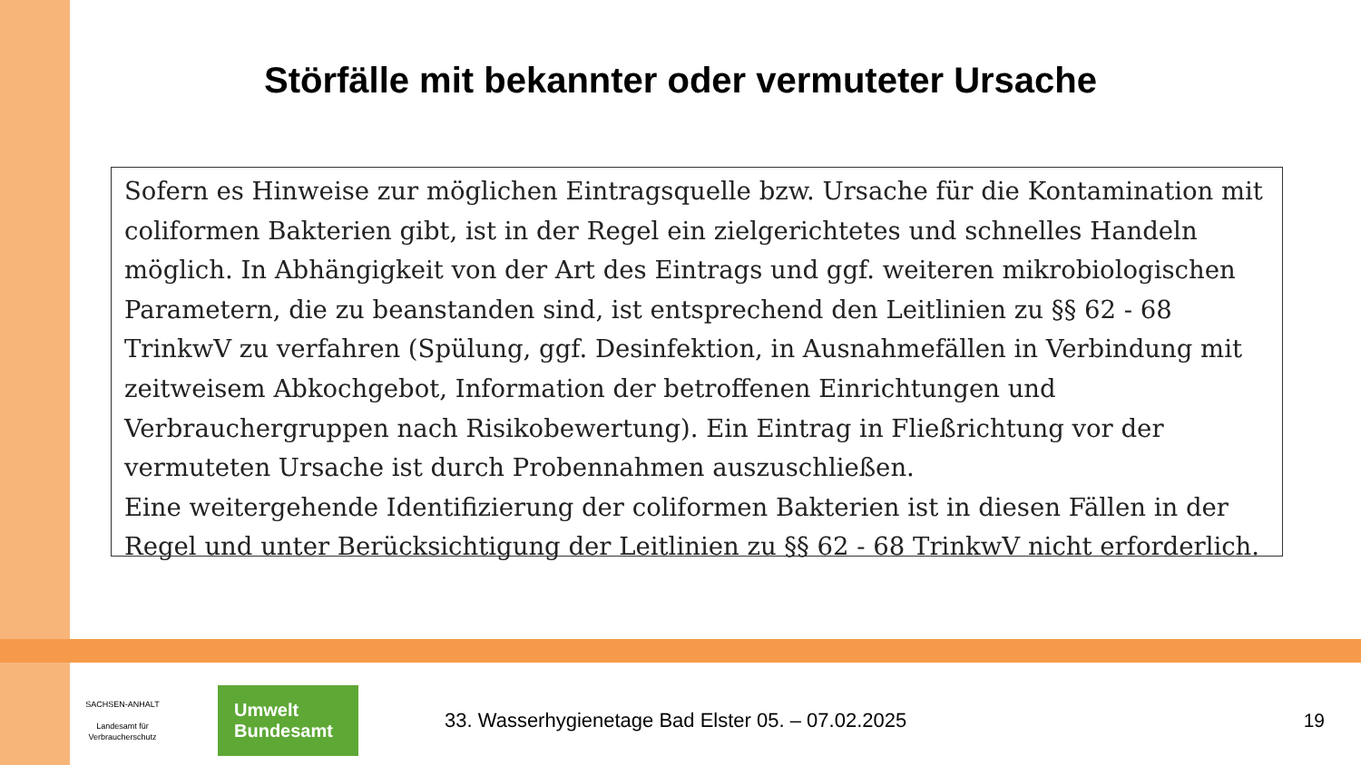Störfälle mit bekannter oder vermuteter Ursache
Sofern es Hinweise zur möglichen Eintragsquelle bzw. Ursache für die Kontamination mit coliformen Bakterien gibt, ist in der Regel ein zielgerichtetes und schnelles Handeln möglich. In Abhängigkeit von der Art des Eintrags und ggf. weiteren mikrobiologischen Parametern, die zu beanstanden sind, ist entsprechend den Leitlinien zu §§ 62 - 68 TrinkwV zu verfahren (Spülung, ggf. Desinfektion, in Ausnahmefällen in Verbindung mit zeitweisem Abkochgebot, Information der betroffenen Einrichtungen und Verbrauchergruppen nach Risikobewertung). Ein Eintrag in Fließrichtung vor der vermuteten Ursache ist durch Probennahmen auszuschließen.
Eine weitergehende Identifizierung der coliformen Bakterien ist in diesen Fällen in der Regel und unter Berücksichtigung der Leitlinien zu §§ 62 - 68 TrinkwV nicht erforderlich.
SACHSEN-ANHALT
Landesamt für
Verbraucherschutz
Umwelt
Bundesamt
33. Wasserhygienetage Bad Elster 05. – 07.02.2025
19